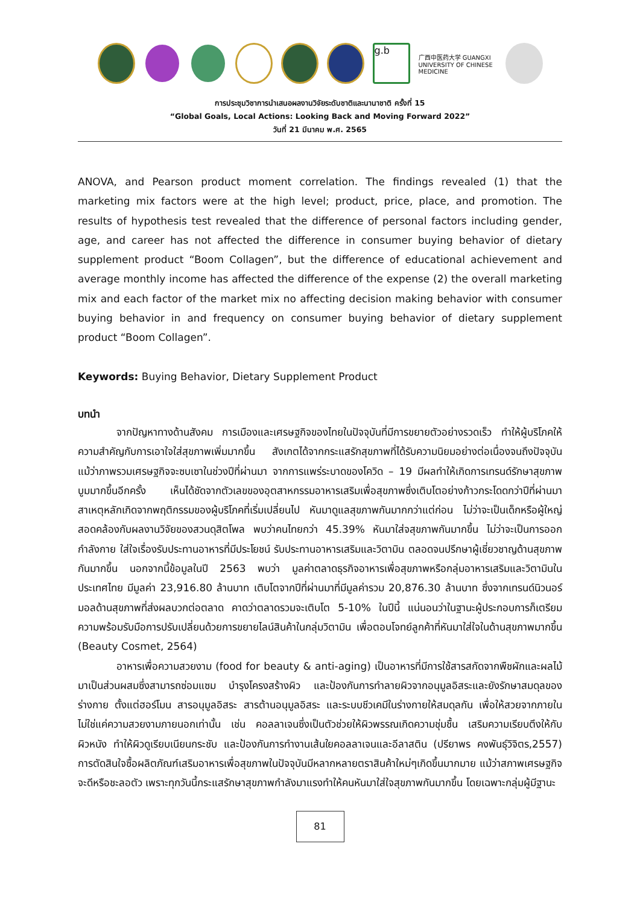g.b
广西中医药大学 GUANGXI UNIVERSITY OF CHINESE MEDICINE
การประชุมวิชาการนำเสนอผลงานวิจัยระดับชาติและนานาชาติ ครั้งที่ 15
“Global Goals, Local Actions: Looking Back and Moving Forward 2022”
วันที่ 21 มีนาคม พ.ศ. 2565
ANOVA, and Pearson product moment correlation. The findings revealed (1) that the marketing mix factors were at the high level; product, price, place, and promotion. The results of hypothesis test revealed that the difference of personal factors including gender, age, and career has not affected the difference in consumer buying behavior of dietary supplement product “Boom Collagen”, but the difference of educational achievement and average monthly income has affected the difference of the expense (2) the overall marketing mix and each factor of the market mix no affecting decision making behavior with consumer buying behavior in and frequency on consumer buying behavior of dietary supplement product “Boom Collagen”.
Keywords: Buying Behavior, Dietary Supplement Product
บทนำ
จากปัญหาทางด้านสังคม การเมืองและเศรษฐกิจของไทยในปัจจุบันที่มีการขยายตัวอย่างรวดเร็ว ทำให้ผู้บริโภคให้ความสำคัญกับการเอาใจใส่สุขภาพเพิ่มมากขึ้น สังเกตได้จากกระแสรักสุขภาพที่ได้รับความนิยมอย่างต่อเนื่องจนถึงปัจจุบัน แม้ว่าภาพรวมเศรษฐกิจจะซบเซาในช่วงปีที่ผ่านมา จากการแพร่ระบาดของโควิด – 19 มีผลทำให้เกิดการเทรนด์รักษาสุขภาพบูมมากขึ้นอีกครั้ง เห็นได้ชัดจากตัวเลขของอุตสาหกรรมอาหารเสริมเพื่อสุขภาพซึ่งเติบโตอย่างก้าวกระโดดกว่าปีที่ผ่านมา สาเหตุหลักเกิดจากพฤติกรรมของผู้บริโภคที่เริ่มเปลี่ยนไป หันมาดูแลสุขภาพกันมากกว่าแต่ก่อน ไม่ว่าจะเป็นเด็กหรือผู้ใหญ่สอดคล้องกับผลงานวิจัยของสวนดุสิตโพล พบว่าคนไทยกว่า 45.39% หันมาใส่จสุขภาพกันมากขึ้น ไม่ว่าจะเป็นการออกกำลังกาย ใส่ใจเรื่องรับประทานอาหารที่มีประโยชน์ รับประทานอาหารเสริมและวิตามิน ตลอดจนปรึกษาผู้เชี่ยวชาญด้านสุขภาพกันมากขึ้น นอกจากนี้ข้อมูลในปี 2563 พบว่า มูลค่าตลาดธุรกิจอาหารเพื่อสุขภาพหรือกลุ่มอาหารเสริมและวิตามินในประเทศไทย มีมูลค่า 23,916.80 ล้านบาท เติบโตจากปีที่ผ่านมาที่มีมูลค่ารวม 20,876.30 ล้านบาท ซึ่งจากเทรนด์นิวนอร์มอลด้านสุขภาพที่ส่งผลบวกต่อตลาด คาดว่าตลาดรวมจะเติบโต 5-10% ในปีนี้ แน่นอนว่าในฐานะผู้ประกอบการก็เตรียมความพร้อมรับมือการปรับเปลี่ยนด้วยการขยายไลน์สินค้าในกลุ่มวิตามิน เพื่อตอบโจทย์ลูกค้าที่หันมาใส่ใจในด้านสุขภาพมากขึ้น (Beauty Cosmet, 2564)
อาหารเพื่อความสวยงาม (food for beauty & anti-aging) เป็นอาหารที่มีการใช้สารสกัดจากพืชผักและผลไม้มาเป็นส่วนผสมซึ่งสามารถซ่อมแซม บำรุงโครงสร้างผิว และป้องกันการทำลายผิวจากอนุมูลอิสระและยังรักษาสมดุลของร่างกาย ตั้งแต่ฮอร์โมน สารอนุมูลอิสระ สารต้านอนุมูลอิสระ และระบบชีวเคมีในร่างกายให้สมดุลกัน เพื่อให้สวยจากภายในไม่ใช่แค่ความสวยงามภายนอกเท่านั้น เช่น คอลลาเจนซึ่งเป็นตัวช่วยให้ผิวพรรณเกิดความชุ่มชื้น เสริมความเรียบตึงให้กับผิวหนัง ทำให้ผิวดูเรียบเนียนกระชับ และป้องกันการทำงานเส้นใยคอลลาเจนและอีลาสติน (ปรียาพร คงพันธุ์วิจิตร,2557) การตัดสินใจซื้อผลิตภัณฑ์เสริมอาหารเพื่อสุขภาพในปัจจุบันมีหลากหลายตราสินค้าใหม่ๆเกิดขึ้นมากมาย แม้ว่าสภาพเศรษฐกิจจะดีหรือชะลอตัว เพราะทุกวันนี้กระแสรักษาสุขภาพกำลังมาแรงทำให้คนหันมาใส่ใจสุขภาพกันมากขึ้น โดยเฉพาะกลุ่มผู้มีฐานะ
81